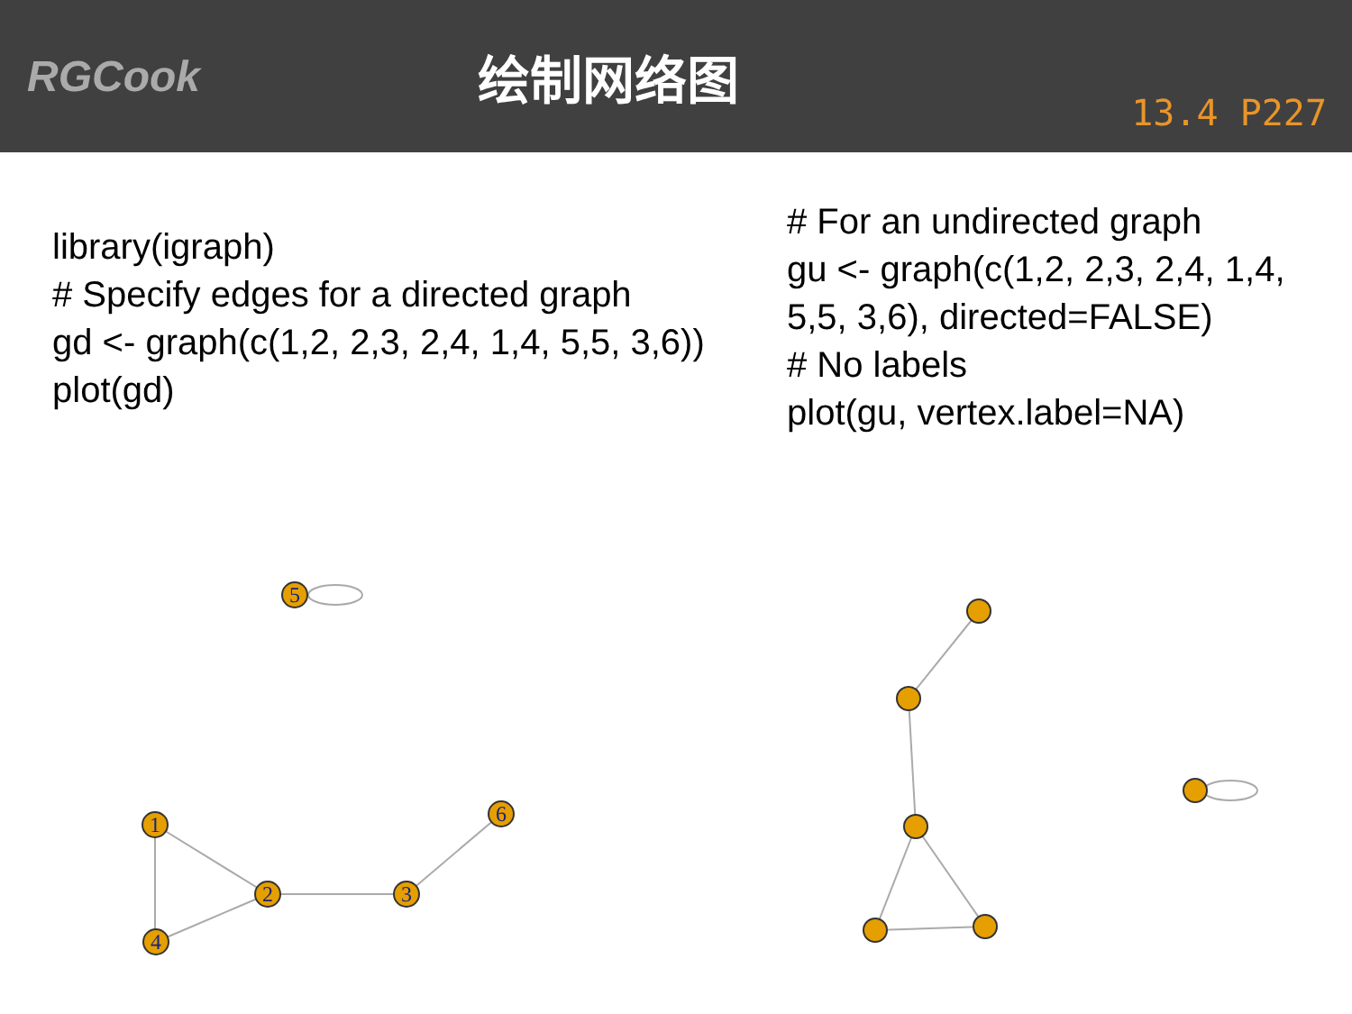RGCook
绘制网络图
13.4 P227
library(igraph)
# Specify edges for a directed graph
gd <- graph(c(1,2, 2,3, 2,4, 1,4, 5,5, 3,6))
plot(gd)
# For an undirected graph
gu <- graph(c(1,2, 2,3, 2,4, 1,4, 5,5, 3,6), directed=FALSE)
# No labels
plot(gu, vertex.label=NA)
1
2
3
4
5
6